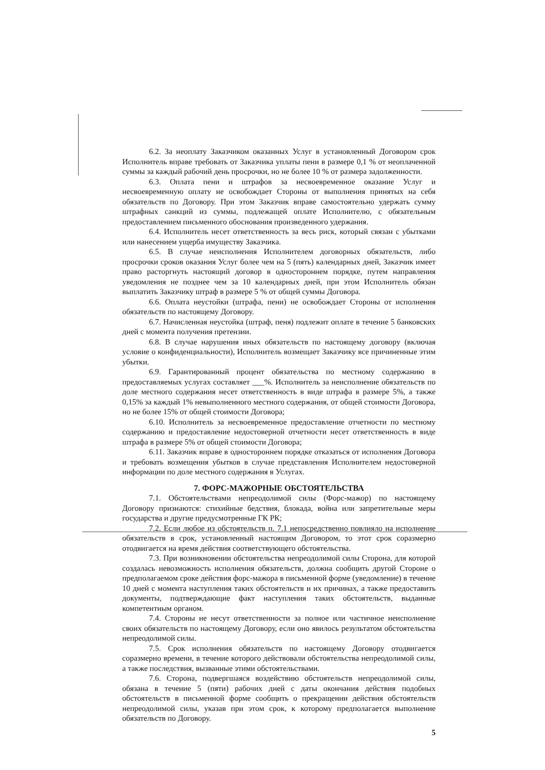6.2. За неоплату Заказчиком оказанных Услуг в установленный Договором срок Исполнитель вправе требовать от Заказчика уплаты пени в размере 0,1 % от неоплаченной суммы за каждый рабочий день просрочки, но не более 10 % от размера задолженности.
6.3. Оплата пени и штрафов за несвоевременное оказание Услуг и несвоевременную оплату не освобождает Стороны от выполнения принятых на себя обязательств по Договору. При этом Заказчик вправе самостоятельно удержать сумму штрафных санкций из суммы, подлежащей оплате Исполнителю, с обязательным предоставлением письменного обоснования произведенного удержания.
6.4. Исполнитель несет ответственность за весь риск, который связан с убытками или нанесением ущерба имуществу Заказчика.
6.5. В случае неисполнения Исполнителем договорных обязательств, либо просрочки сроков оказания Услуг более чем на 5 (пять) календарных дней, Заказчик имеет право расторгнуть настоящий договор в одностороннем порядке, путем направления уведомления не позднее чем за 10 календарных дней, при этом Исполнитель обязан выплатить Заказчику штраф в размере 5 % от общей суммы Договора.
6.6. Оплата неустойки (штрафа, пени) не освобождает Стороны от исполнения обязательств по настоящему Договору.
6.7. Начисленная неустойка (штраф, пеня) подлежит оплате в течение 5 банковских дней с момента получения претензии.
6.8. В случае нарушения иных обязательств по настоящему договору (включая условие о конфиденциальности), Исполнитель возмещает Заказчику все причиненные этим убытки.
6.9. Гарантированный процент обязательства по местному содержанию в предоставляемых услугах составляет ___%. Исполнитель за неисполнение обязательств по доле местного содержания несет ответственность в виде штрафа в размере 5%, а также 0,15% за каждый 1% невыполненного местного содержания, от общей стоимости Договора, но не более 15% от общей стоимости Договора;
6.10. Исполнитель за несвоевременное предоставление отчетности по местному содержанию и предоставление недостоверной отчетности несет ответственность в виде штрафа в размере 5% от общей стоимости Договора;
6.11. Заказчик вправе в одностороннем порядке отказаться от исполнения Договора и требовать возмещения убытков в случае представления Исполнителем недостоверной информации по доле местного содержания в Услугах.
7. ФОРС-МАЖОРНЫЕ ОБСТОЯТЕЛЬСТВА
7.1. Обстоятельствами непреодолимой силы (Форс-мажор) по настоящему Договору признаются: стихийные бедствия, блокада, война или запретительные меры государства и другие предусмотренные ГК РК;
7.2. Если любое из обстоятельств п. 7.1 непосредственно повлияло на исполнение обязательств в срок, установленный настоящим Договором, то этот срок соразмерно отодвигается на время действия соответствующего обстоятельства.
7.3. При возникновении обстоятельства непреодолимой силы Сторона, для которой создалась невозможность исполнения обязательств, должна сообщить другой Стороне о предполагаемом сроке действия форс-мажора в письменной форме (уведомление) в течение 10 дней с момента наступления таких обстоятельств и их причинах, а также предоставить документы, подтверждающие факт наступления таких обстоятельств, выданные компетентным органом.
7.4. Стороны не несут ответственности за полное или частичное неисполнение своих обязательств по настоящему Договору, если оно явилось результатом обстоятельства непреодолимой силы.
7.5. Срок исполнения обязательств по настоящему Договору отодвигается соразмерно времени, в течение которого действовали обстоятельства непреодолимой силы, а также последствия, вызванные этими обстоятельствами.
7.6. Сторона, подвергшаяся воздействию обстоятельств непреодолимой силы, обязана в течение 5 (пяти) рабочих дней с даты окончания действия подобных обстоятельств в письменной форме сообщить о прекращении действия обстоятельств непреодолимой силы, указав при этом срок, к которому предполагается выполнение обязательств по Договору.
5